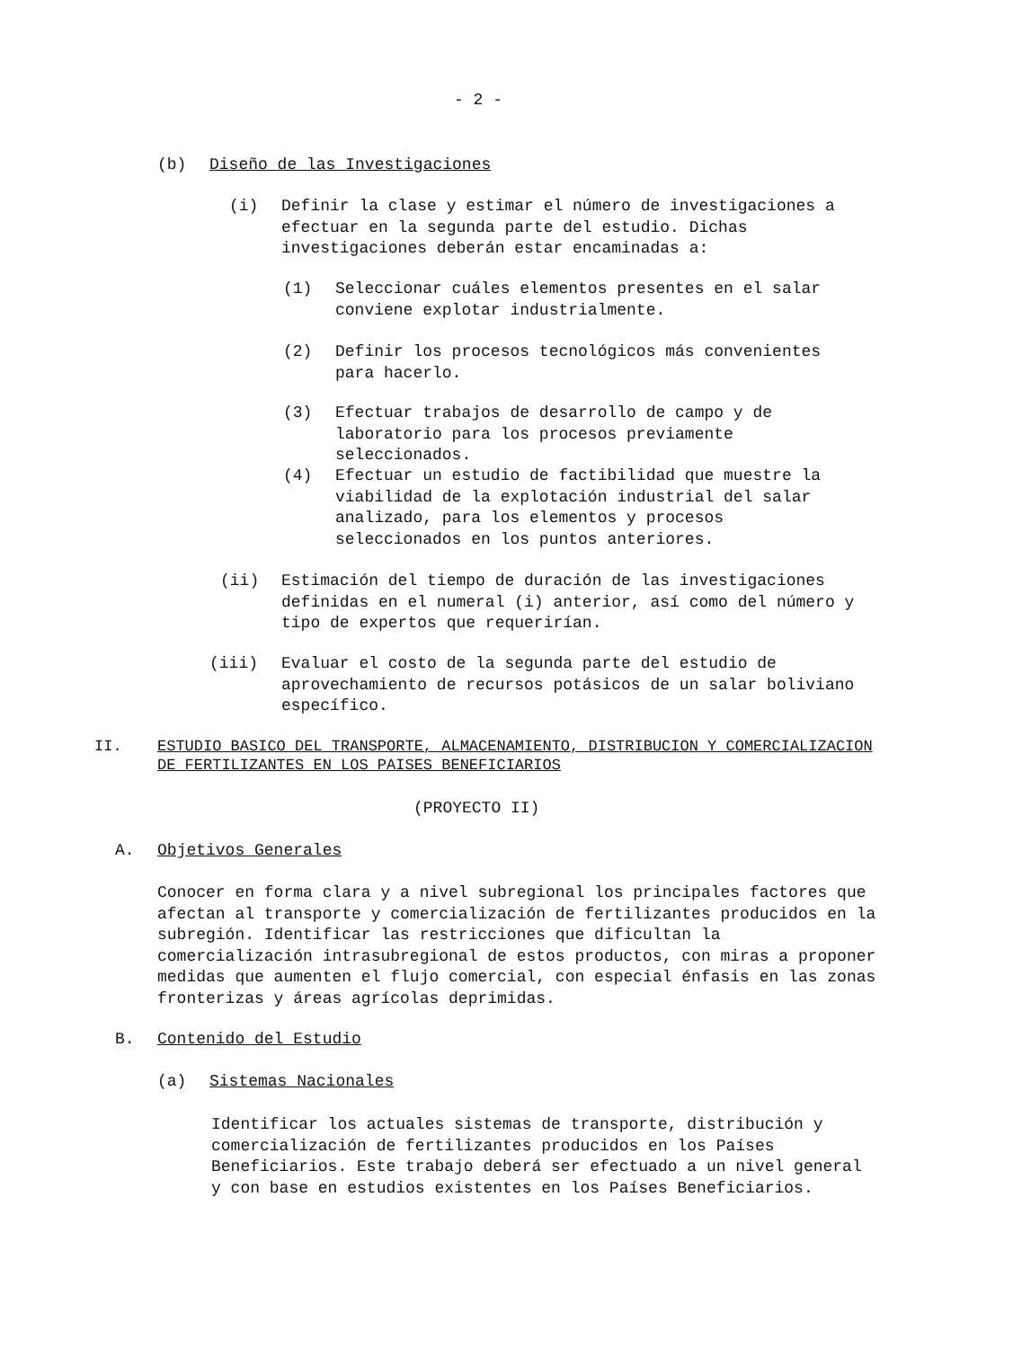- 2 -
(b) Diseño de las Investigaciones
(i) Definir la clase y estimar el número de investigaciones a efectuar en la segunda parte del estudio. Dichas investigaciones deberán estar encaminadas a:
(1) Seleccionar cuáles elementos presentes en el salar conviene explotar industrialmente.
(2) Definir los procesos tecnológicos más convenientes para hacerlo.
(3) Efectuar trabajos de desarrollo de campo y de laboratorio para los procesos previamente seleccionados.
(4) Efectuar un estudio de factibilidad que muestre la viabilidad de la explotación industrial del salar analizado, para los elementos y procesos seleccionados en los puntos anteriores.
(ii) Estimación del tiempo de duración de las investigaciones definidas en el numeral (i) anterior, así como del número y tipo de expertos que requerirían.
(iii) Evaluar el costo de la segunda parte del estudio de aprovechamiento de recursos potásicos de un salar boliviano específico.
II. ESTUDIO BASICO DEL TRANSPORTE, ALMACENAMIENTO, DISTRIBUCION Y COMERCIALIZACION DE FERTILIZANTES EN LOS PAISES BENEFICIARIOS
(PROYECTO II)
A. Objetivos Generales
Conocer en forma clara y a nivel subregional los principales factores que afectan al transporte y comercialización de fertilizantes producidos en la subregión. Identificar las restricciones que dificultan la comercialización intrasubregional de estos productos, con miras a proponer medidas que aumenten el flujo comercial, con especial énfasis en las zonas fronterizas y áreas agrícolas deprimidas.
B. Contenido del Estudio
(a) Sistemas Nacionales
Identificar los actuales sistemas de transporte, distribución y comercialización de fertilizantes producidos en los Países Beneficiarios. Este trabajo deberá ser efectuado a un nivel general y con base en estudios existentes en los Países Beneficiarios.